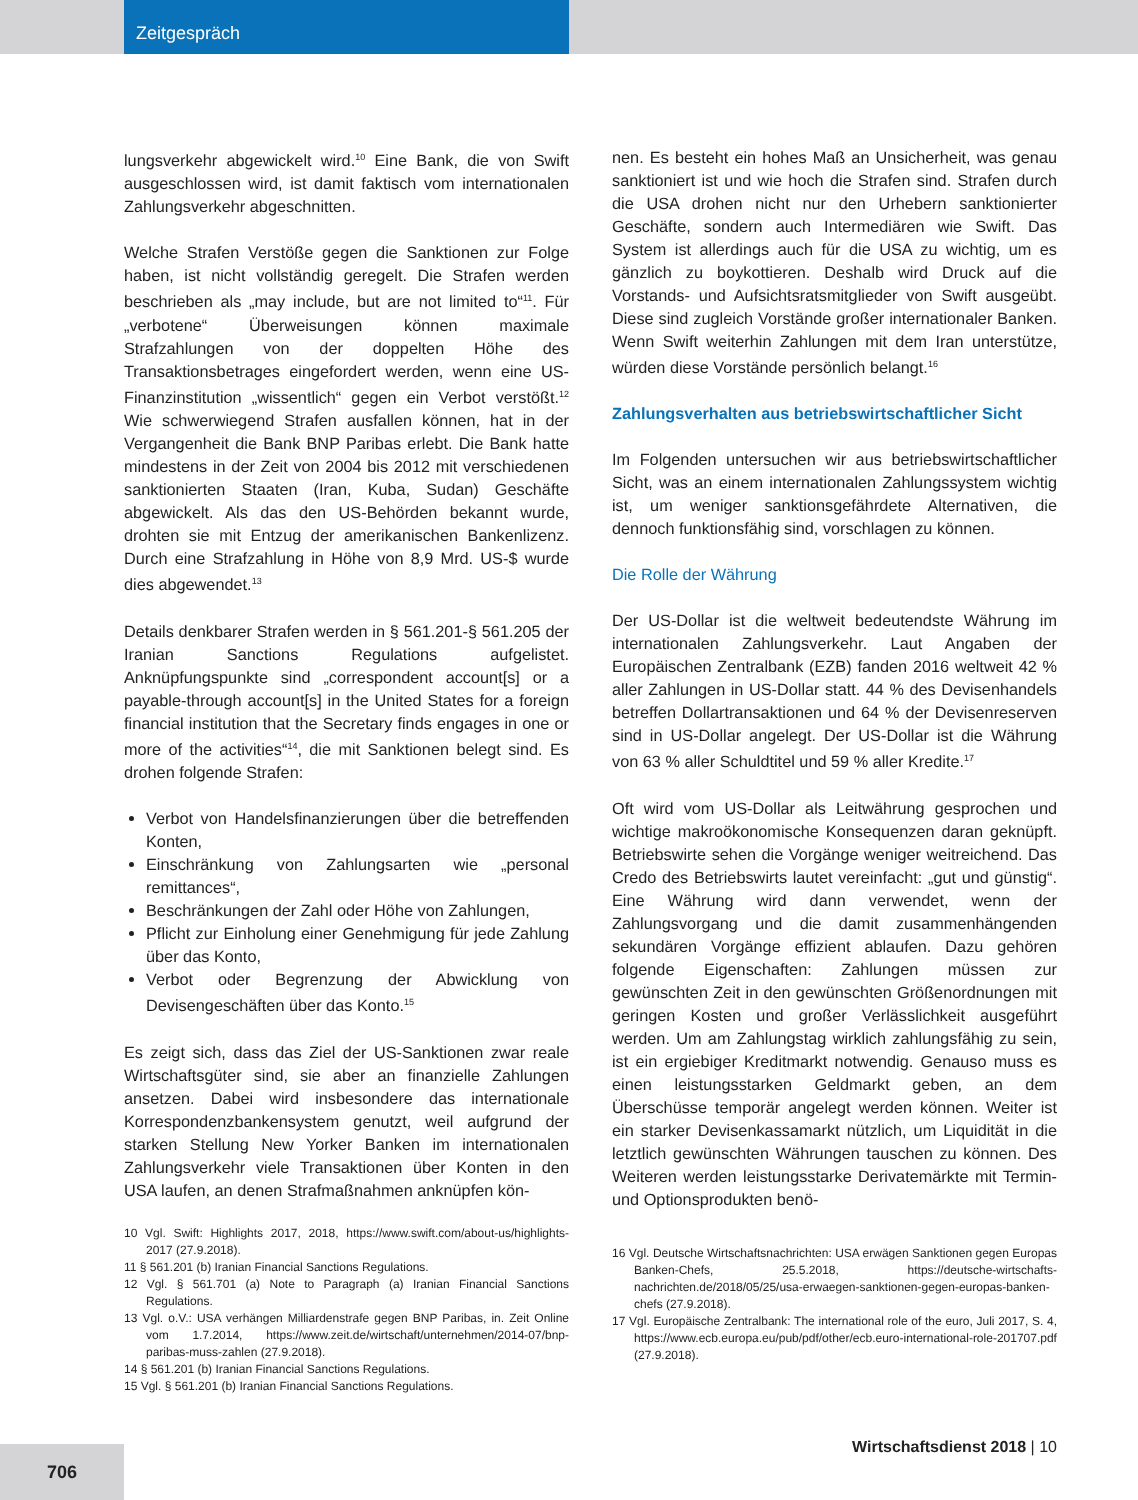Zeitgespräch
lungsverkehr abgewickelt wird.<sup>10</sup> Eine Bank, die von Swift ausgeschlossen wird, ist damit faktisch vom internationalen Zahlungsverkehr abgeschnitten.
Welche Strafen Verstöße gegen die Sanktionen zur Folge haben, ist nicht vollständig geregelt. Die Strafen werden beschrieben als „may include, but are not limited to“<sup>11</sup>. Für „verbotene“ Überweisungen können maximale Strafzahlungen von der doppelten Höhe des Transaktionsbetrages eingefordert werden, wenn eine US-Finanzinstitution „wissentlich“ gegen ein Verbot verstößt.<sup>12</sup> Wie schwerwiegend Strafen ausfallen können, hat in der Vergangenheit die Bank BNP Paribas erlebt. Die Bank hatte mindestens in der Zeit von 2004 bis 2012 mit verschiedenen sanktionierten Staaten (Iran, Kuba, Sudan) Geschäfte abgewickelt. Als das den US-Behörden bekannt wurde, drohten sie mit Entzug der amerikanischen Bankenlizenz. Durch eine Strafzahlung in Höhe von 8,9 Mrd. US-$ wurde dies abgewendet.<sup>13</sup>
Details denkbarer Strafen werden in § 561.201-§ 561.205 der Iranian Sanctions Regulations aufgelistet. Anknüpfungspunkte sind „correspondent account[s] or a payable-through account[s] in the United States for a foreign financial institution that the Secretary finds engages in one or more of the activities“<sup>14</sup>, die mit Sanktionen belegt sind. Es drohen folgende Strafen:
Verbot von Handelsfinanzierungen über die betreffenden Konten,
Einschränkung von Zahlungsarten wie „personal remittances“,
Beschränkungen der Zahl oder Höhe von Zahlungen,
Pflicht zur Einholung einer Genehmigung für jede Zahlung über das Konto,
Verbot oder Begrenzung der Abwicklung von Devisengeschäften über das Konto.<sup>15</sup>
Es zeigt sich, dass das Ziel der US-Sanktionen zwar reale Wirtschaftsgüter sind, sie aber an finanzielle Zahlungen ansetzen. Dabei wird insbesondere das internationale Korrespondenzbankensystem genutzt, weil aufgrund der starken Stellung New Yorker Banken im internationalen Zahlungsverkehr viele Transaktionen über Konten in den USA laufen, an denen Strafmaßnahmen anknüpfen kön-
10 Vgl. Swift: Highlights 2017, 2018, https://www.swift.com/about-us/highlights-2017 (27.9.2018).
11 § 561.201 (b) Iranian Financial Sanctions Regulations.
12 Vgl. § 561.701 (a) Note to Paragraph (a) Iranian Financial Sanctions Regulations.
13 Vgl. o.V.: USA verhängen Milliardenstrafe gegen BNP Paribas, in. Zeit Online vom 1.7.2014, https://www.zeit.de/wirtschaft/unternehmen/2014-07/bnp-paribas-muss-zahlen (27.9.2018).
14 § 561.201 (b) Iranian Financial Sanctions Regulations.
15 Vgl. § 561.201 (b) Iranian Financial Sanctions Regulations.
nen. Es besteht ein hohes Maß an Unsicherheit, was genau sanktioniert ist und wie hoch die Strafen sind. Strafen durch die USA drohen nicht nur den Urhebern sanktionierter Geschäfte, sondern auch Intermediären wie Swift. Das System ist allerdings auch für die USA zu wichtig, um es gänzlich zu boykottieren. Deshalb wird Druck auf die Vorstands- und Aufsichtsratsmitglieder von Swift ausgeübt. Diese sind zugleich Vorstände großer internationaler Banken. Wenn Swift weiterhin Zahlungen mit dem Iran unterstütze, würden diese Vorstände persönlich belangt.<sup>16</sup>
Zahlungsverhalten aus betriebswirtschaftlicher Sicht
Im Folgenden untersuchen wir aus betriebswirtschaftlicher Sicht, was an einem internationalen Zahlungssystem wichtig ist, um weniger sanktionsgefährdete Alternativen, die dennoch funktionsfähig sind, vorschlagen zu können.
Die Rolle der Währung
Der US-Dollar ist die weltweit bedeutendste Währung im internationalen Zahlungsverkehr. Laut Angaben der Europäischen Zentralbank (EZB) fanden 2016 weltweit 42 % aller Zahlungen in US-Dollar statt. 44 % des Devisenhandels betreffen Dollartransaktionen und 64 % der Devisenreserven sind in US-Dollar angelegt. Der US-Dollar ist die Währung von 63 % aller Schuldtitel und 59 % aller Kredite.<sup>17</sup>
Oft wird vom US-Dollar als Leitwährung gesprochen und wichtige makroökonomische Konsequenzen daran geknüpft. Betriebswirte sehen die Vorgänge weniger weitreichend. Das Credo des Betriebswirts lautet vereinfacht: „gut und günstig“. Eine Währung wird dann verwendet, wenn der Zahlungsvorgang und die damit zusammenhängenden sekundären Vorgänge effizient ablaufen. Dazu gehören folgende Eigenschaften: Zahlungen müssen zur gewünschten Zeit in den gewünschten Größenordnungen mit geringen Kosten und großer Verlässlichkeit ausgeführt werden. Um am Zahlungstag wirklich zahlungsfähig zu sein, ist ein ergiebiger Kreditmarkt notwendig. Genauso muss es einen leistungsstarken Geldmarkt geben, an dem Überschüsse temporär angelegt werden können. Weiter ist ein starker Devisenkassamarkt nützlich, um Liquidität in die letztlich gewünschten Währungen tauschen zu können. Des Weiteren werden leistungsstarke Derivatemärkte mit Termin- und Optionsprodukten benö-
16 Vgl. Deutsche Wirtschaftsnachrichten: USA erwägen Sanktionen gegen Europas Banken-Chefs, 25.5.2018, https://deutsche-wirtschafts-nachrichten.de/2018/05/25/usa-erwaegen-sanktionen-gegen-europas-banken-chefs (27.9.2018).
17 Vgl. Europäische Zentralbank: The international role of the euro, Juli 2017, S. 4, https://www.ecb.europa.eu/pub/pdf/other/ecb.euro-international-role-201707.pdf (27.9.2018).
Wirtschaftsdienst 2018 | 10
706